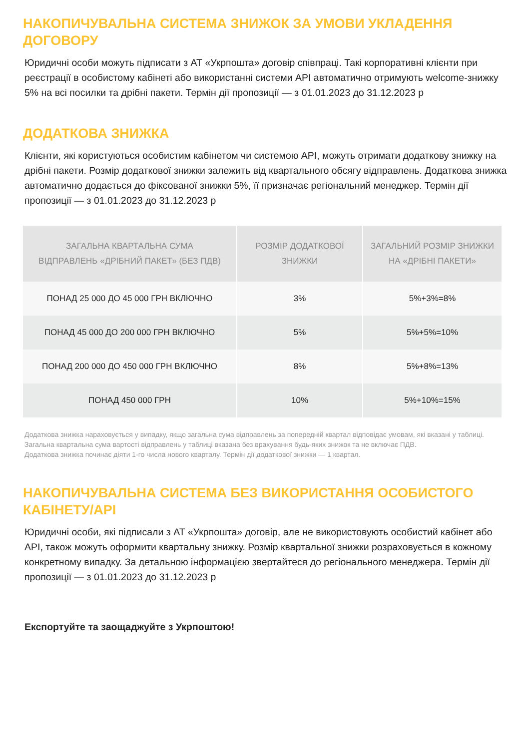НАКОПИЧУВАЛЬНА СИСТЕМА ЗНИЖОК ЗА УМОВИ УКЛАДЕННЯ ДОГОВОРУ
Юридичні особи можуть підписати з АТ «Укрпошта» договір співпраці. Такі корпоративні клієнти при реєстрації в особистому кабінеті або використанні системи API автоматично отримують welcome-знижку 5% на всі посилки та дрібні пакети. Термін дії пропозиції — з 01.01.2023 до 31.12.2023 р
ДОДАТКОВА ЗНИЖКА
Клієнти, які користуються особистим кабінетом чи системою API, можуть отримати додаткову знижку на дрібні пакети. Розмір додаткової знижки залежить від квартального обсягу відправлень. Додаткова знижка автоматично додається до фіксованої знижки 5%, її призначає регіональний менеджер. Термін дії пропозиції — з 01.01.2023 до 31.12.2023 р
| ЗАГАЛЬНА КВАРТАЛЬНА СУМА ВІДПРАВЛЕНЬ «ДРІБНИЙ ПАКЕТ» (БЕЗ ПДВ) | РОЗМІР ДОДАТКОВОЇ ЗНИЖКИ | ЗАГАЛЬНИЙ РОЗМІР ЗНИЖКИ НА «ДРІБНІ ПАКЕТИ» |
| --- | --- | --- |
| ПОНАД 25 000 ДО 45 000 ГРН ВКЛЮЧНО | 3% | 5%+3%=8% |
| ПОНАД 45 000 ДО 200 000 ГРН ВКЛЮЧНО | 5% | 5%+5%=10% |
| ПОНАД 200 000 ДО 450 000 ГРН ВКЛЮЧНО | 8% | 5%+8%=13% |
| ПОНАД 450 000 ГРН | 10% | 5%+10%=15% |
Додаткова знижка нараховується у випадку, якщо загальна сума відправлень за попередній квартал відповідає умовам, які вказані у таблиці. Загальна квартальна сума вартості відправлень у таблиці вказана без врахування будь-яких знижок та не включає ПДВ.
Додаткова знижка починає діяти 1-го числа нового кварталу. Термін дії додаткової знижки — 1 квартал.
НАКОПИЧУВАЛЬНА СИСТЕМА БЕЗ ВИКОРИСТАННЯ ОСОБИСТОГО КАБІНЕТУ/API
Юридичні особи, які підписали з АТ «Укрпошта» договір, але не використовують особистий кабінет або API, також можуть оформити квартальну знижку. Розмір квартальної знижки розраховується в кожному конкретному випадку. За детальною інформацією звертайтеся до регіонального менеджера. Термін дії пропозиції — з 01.01.2023 до 31.12.2023 р
Експортуйте та заощаджуйте з Укрпоштою!